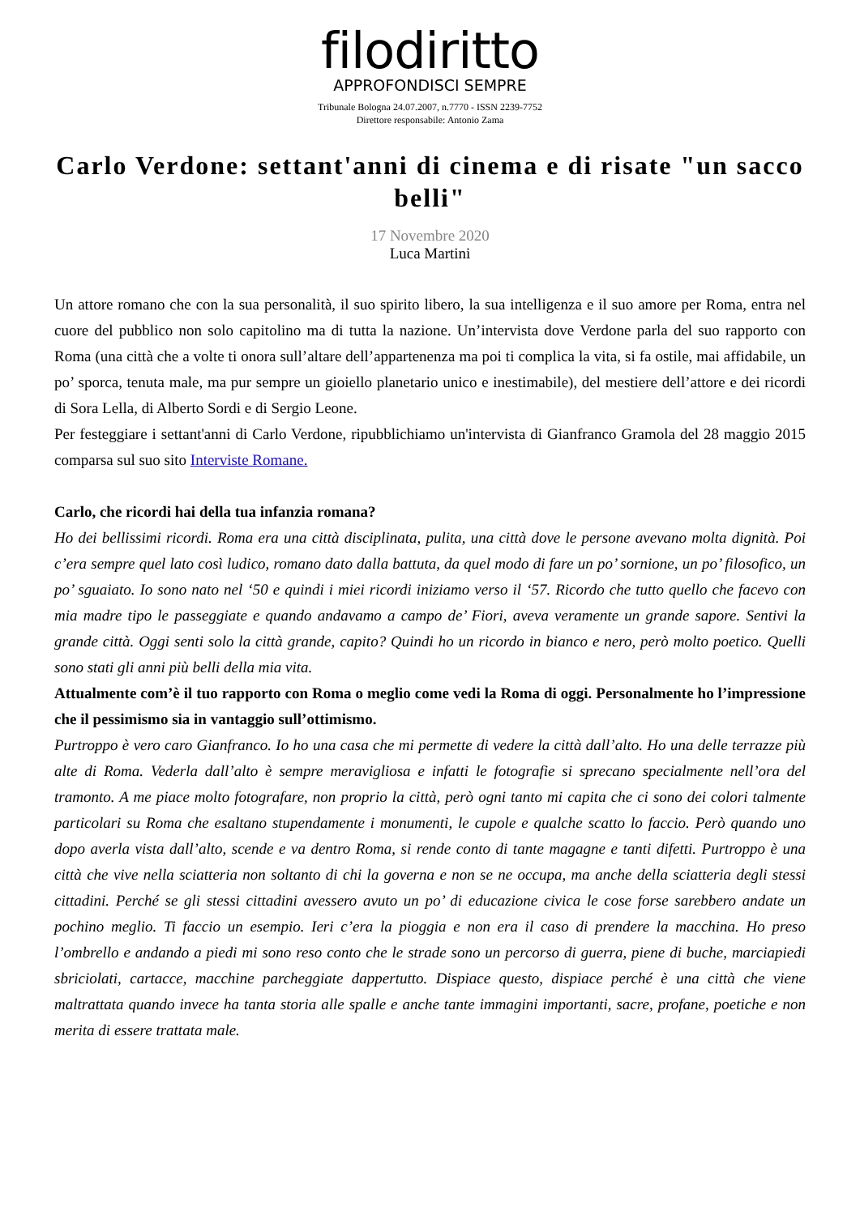filodiritto
APPROFONDISCI SEMPRE
Tribunale Bologna 24.07.2007, n.7770 - ISSN 2239-7752
Direttore responsabile: Antonio Zama
Carlo Verdone: settant'anni di cinema e di risate "un sacco belli"
17 Novembre 2020
Luca Martini
Un attore romano che con la sua personalità, il suo spirito libero, la sua intelligenza e il suo amore per Roma, entra nel cuore del pubblico non solo capitolino ma di tutta la nazione. Un’intervista dove Verdone parla del suo rapporto con Roma (una città che a volte ti onora sull’altare dell’appartenenza ma poi ti complica la vita, si fa ostile, mai affidabile, un po’ sporca, tenuta male, ma pur sempre un gioiello planetario unico e inestimabile), del mestiere dell’attore e dei ricordi di Sora Lella, di Alberto Sordi e di Sergio Leone.
Per festeggiare i settant'anni di Carlo Verdone, ripubblichiamo un'intervista di Gianfranco Gramola del 28 maggio 2015 comparsa sul suo sito Interviste Romane.
Carlo, che ricordi hai della tua infanzia romana?
Ho dei bellissimi ricordi. Roma era una città disciplinata, pulita, una città dove le persone avevano molta dignità. Poi c’era sempre quel lato così ludico, romano dato dalla battuta, da quel modo di fare un po’ sornione, un po’ filosofico, un po’ sguaiato. Io sono nato nel ‘50 e quindi i miei ricordi iniziamo verso il ‘57. Ricordo che tutto quello che facevo con mia madre tipo le passeggiate e quando andavamo a campo de’ Fiori, aveva veramente un grande sapore. Sentivi la grande città. Oggi senti solo la città grande, capito? Quindi ho un ricordo in bianco e nero, però molto poetico. Quelli sono stati gli anni più belli della mia vita.
Attualmente com’è il tuo rapporto con Roma o meglio come vedi la Roma di oggi. Personalmente ho l’impressione che il pessimismo sia in vantaggio sull’ottimismo.
Purtroppo è vero caro Gianfranco. Io ho una casa che mi permette di vedere la città dall’alto. Ho una delle terrazze più alte di Roma. Vederla dall’alto è sempre meravigliosa e infatti le fotografie si sprecano specialmente nell’ora del tramonto. A me piace molto fotografare, non proprio la città, però ogni tanto mi capita che ci sono dei colori talmente particolari su Roma che esaltano stupendamente i monumenti, le cupole e qualche scatto lo faccio. Però quando uno dopo averla vista dall’alto, scende e va dentro Roma, si rende conto di tante magagne e tanti difetti. Purtroppo è una città che vive nella sciatteria non soltanto di chi la governa e non se ne occupa, ma anche della sciatteria degli stessi cittadini. Perché se gli stessi cittadini avessero avuto un po’ di educazione civica le cose forse sarebbero andate un pochino meglio. Ti faccio un esempio. Ieri c’era la pioggia e non era il caso di prendere la macchina. Ho preso l’ombrello e andando a piedi mi sono reso conto che le strade sono un percorso di guerra, piene di buche, marciapiedi sbriciolati, cartacce, macchine parcheggiate dappertutto. Dispiace questo, dispiace perché è una città che viene maltrattata quando invece ha tanta storia alle spalle e anche tante immagini importanti, sacre, profane, poetiche e non merita di essere trattata male.